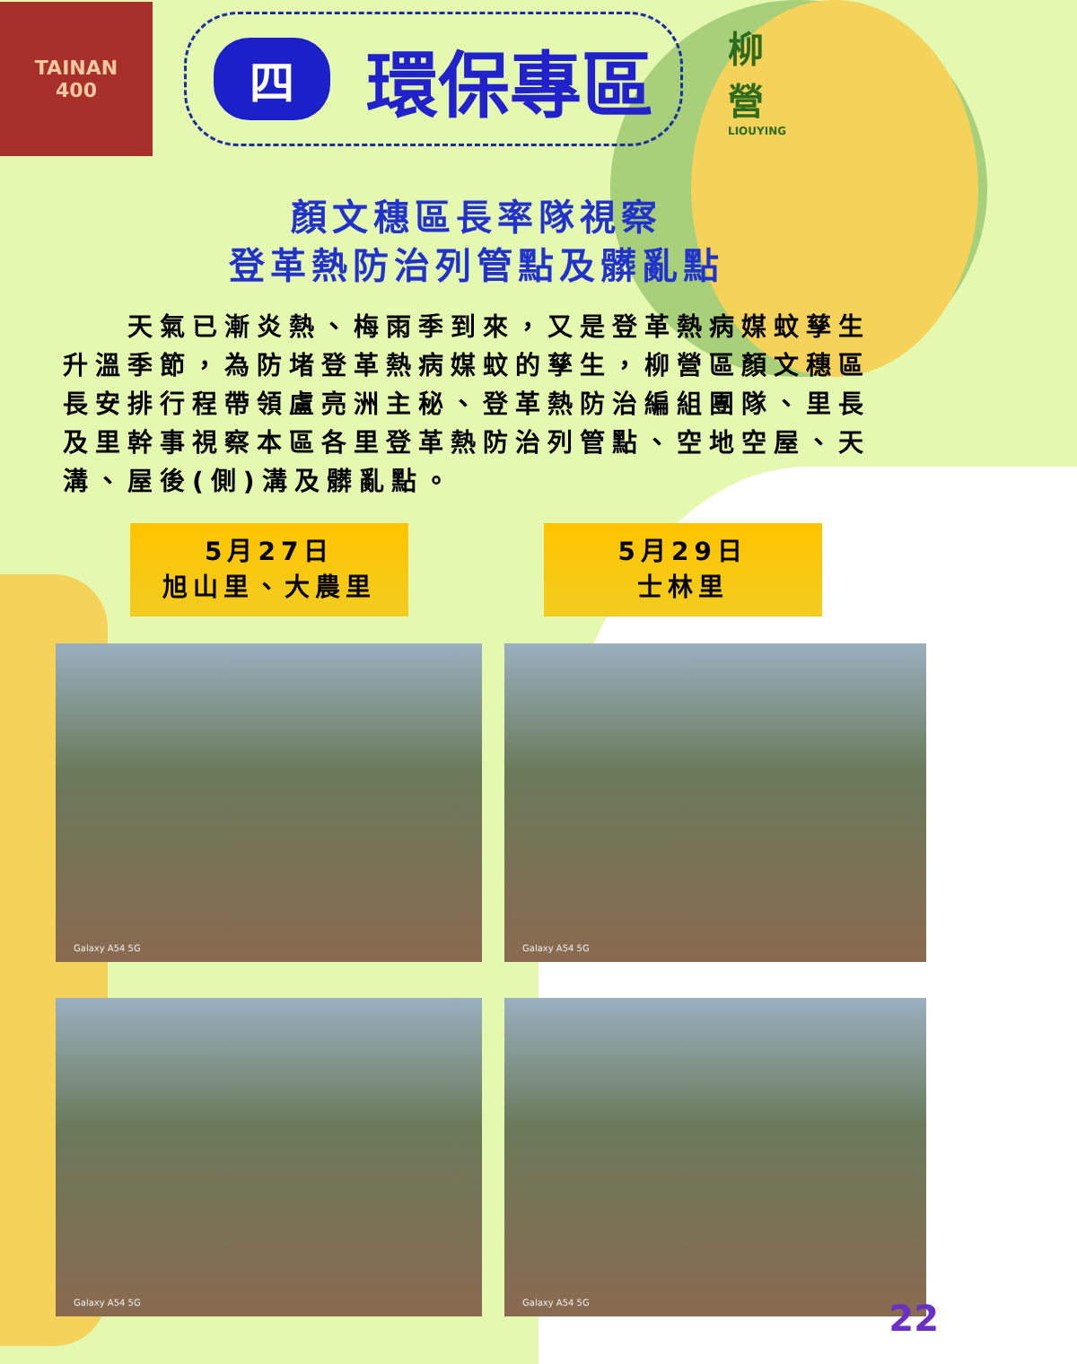TAINAN
400
四環保專區
柳
營
LIOUYING
顏文穗區長率隊視察
登革熱防治列管點及髒亂點
天氣已漸炎熱、梅雨季到來，又是登革熱病媒蚊孳生升溫季節，為防堵登革熱病媒蚊的孳生，柳營區顏文穗區長安排行程帶領盧亮洲主秘、登革熱防治編組團隊、里長及里幹事視察本區各里登革熱防治列管點、空地空屋、天溝、屋後(側)溝及髒亂點。
5月27日
旭山里、大農里
5月29日
士林里
Galaxy A54 5G
Galaxy A54 5G
Galaxy A54 5G
Galaxy A54 5G
22